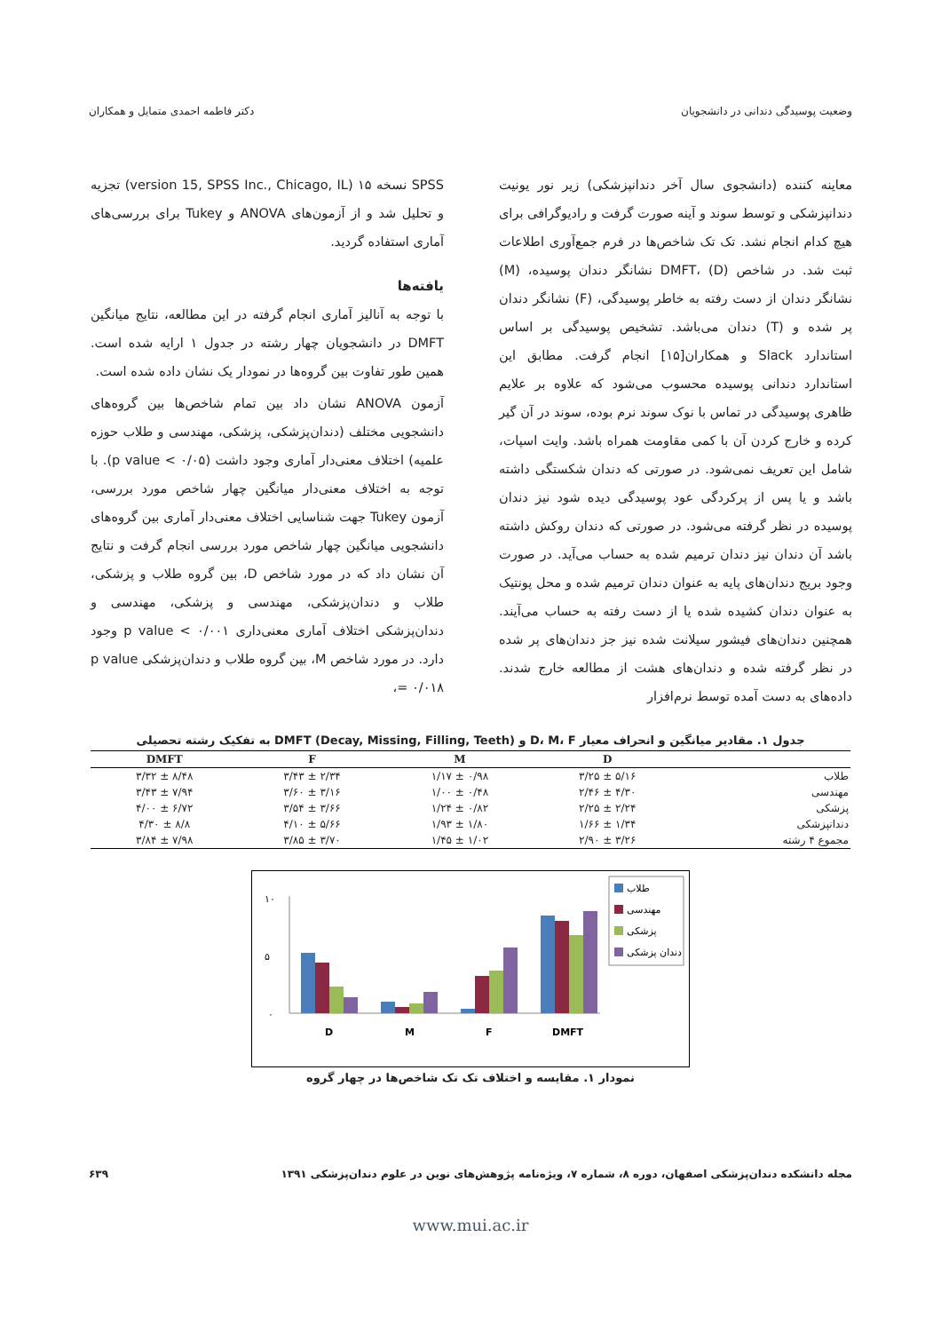وضعیت پوسیدگی دندانی در دانشجویان دکتر فاطمه احمدی متمایل و همکاران
معاینه کننده (دانشجوی سال آخر دندانپزشکی) زیر نور یونیت دندانپزشکی و توسط سوند و آینه صورت گرفت و رادیوگرافی برای هیچ کدام انجام نشد. تک تک شاخص‌ها در فرم جمع‌آوری اطلاعات ثبت شد. در شاخص DMFT، (D) نشانگر دندان پوسیده، (M) نشانگر دندان از دست رفته به خاطر پوسیدگی، (F) نشانگر دندان پر شده و (T) دندان می‌باشد. تشخیص پوسیدگی بر اساس استاندارد Slack و همکاران[۱۵] انجام گرفت. مطابق این استاندارد دندانی پوسیده محسوب می‌شود که علاوه بر علایم ظاهری پوسیدگی در تماس با نوک سوند نرم بوده، سوند در آن گیر کرده و خارج کردن آن با کمی مقاومت همراه باشد. وایت اسپات، شامل این تعریف نمی‌شود. در صورتی که دندان شکستگی داشته باشد و یا پس از پرکردگی عود پوسیدگی دیده شود نیز دندان پوسیده در نظر گرفته می‌شود. در صورتی که دندان روکش داشته باشد آن دندان نیز دندان ترمیم شده به حساب می‌آید. در صورت وجود بریج دندان‌های پایه به عنوان دندان ترمیم شده و محل پونتیک به عنوان دندان کشیده شده یا از دست رفته به حساب می‌آیند. همچنین دندان‌های فیشور سیلانت شده نیز جز دندان‌های پر شده در نظر گرفته شده و دندان‌های هشت از مطالعه خارج شدند. داده‌های به دست آمده توسط نرم‌افزار
SPSS نسخه ۱۵ (version 15, SPSS Inc., Chicago, IL) تجزیه و تحلیل شد و از آزمون‌های ANOVA و Tukey برای بررسی‌های آماری استفاده گردید.
یافته‌ها
با توجه به آنالیز آماری انجام گرفته در این مطالعه، نتایج میانگین DMFT در دانشجویان چهار رشته در جدول ۱ ارایه شده است. همین طور تفاوت بین گروه‌ها در نمودار یک نشان داده شده است.
آزمون ANOVA نشان داد بین تمام شاخص‌ها بین گروه‌های دانشجویی مختلف (دندان‌پزشکی، پزشکی، مهندسی و طلاب حوزه علمیه) اختلاف معنی‌دار آماری وجود داشت (p value < ۰/۰۵). با توجه به اختلاف معنی‌دار میانگین چهار شاخص مورد بررسی، آزمون Tukey جهت شناسایی اختلاف معنی‌دار آماری بین گروه‌های دانشجویی میانگین چهار شاخص مورد بررسی انجام گرفت و نتایج آن نشان داد که در مورد شاخص D، بین گروه طلاب و پزشکی، طلاب و دندان‌پزشکی، مهندسی و پزشکی، مهندسی و دندان‌پزشکی اختلاف آماری معنی‌داری p value < ۰/۰۰۱ وجود دارد. در مورد شاخص M، بین گروه طلاب و دندان‌پزشکی p value = ۰/۰۱۸،
جدول ۱. مقادیر میانگین و انحراف معیار D، M، F و DMFT (Decay, Missing, Filling, Teeth) به تفکیک رشته تحصیلی
| | D | M | F | DMFT |
| --- | --- | --- | --- | --- |
| طلاب | ۵/۱۶ ± ۳/۲۵ | ۰/۹۸ ± ۱/۱۷ | ۲/۳۴ ± ۳/۴۳ | ۸/۴۸ ± ۳/۳۲ |
| مهندسی | ۴/۳۰ ± ۲/۴۶ | ۰/۴۸ ± ۱/۰۰ | ۳/۱۶ ± ۳/۶۰ | ۷/۹۴ ± ۳/۴۳ |
| پزشکی | ۲/۲۴ ± ۲/۲۵ | ۰/۸۲ ± ۱/۲۴ | ۳/۶۶ ± ۳/۵۴ | ۶/۷۲ ± ۴/۰۰ |
| دندانپزشکی | ۱/۳۴ ± ۱/۶۶ | ۱/۸۰ ± ۱/۹۳ | ۵/۶۶ ± ۴/۱۰ | ۸/۸ ± ۴/۳۰ |
| مجموع ۴ رشته | ۳/۲۶ ± ۲/۹۰ | ۱/۰۲ ± ۱/۴۵ | ۳/۷۰ ± ۳/۸۵ | ۷/۹۸ ± ۳/۸۴ |
۱۰
۵
۰
D
M
F
DMFT
طلاب
مهندسی
پزشکی
دندان پزشکی
نمودار ۱. مقایسه و اختلاف تک تک شاخص‌ها در چهار گروه
مجله دانشکده دندان‌پزشکی اصفهان، دوره ۸، شماره ۷، ویژه‌نامه پژوهش‌های نوین در علوم دندان‌پزشکی ۱۳۹۱ ۶۳۹
www.mui.ac.ir